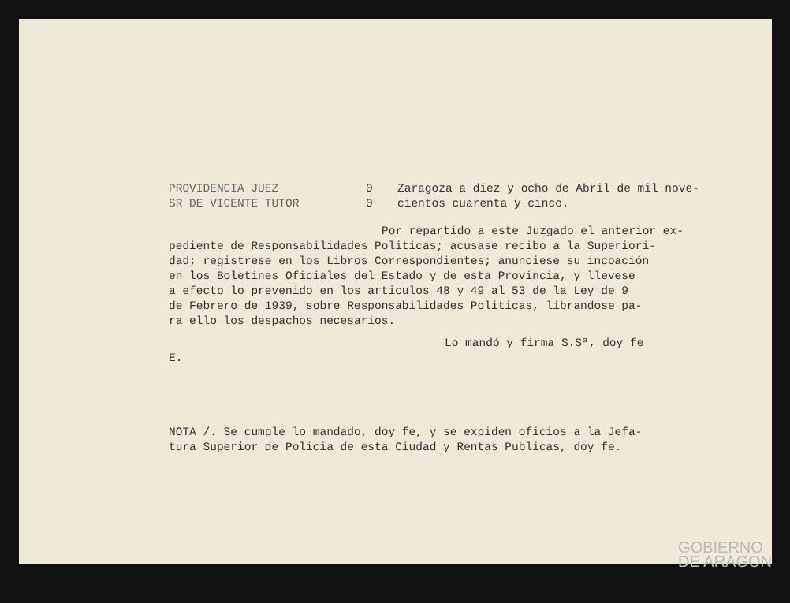PROVIDENCIA JUEZ
SR DE VICENTE TUTOR
0
0
Zaragoza a diez y ocho de Abril de mil nove-
cientos cuarenta y cinco.
Por repartido a este Juzgado el anterior ex-
pediente de Responsabilidades Politicas; acusase recibo a la Superiori-
dad; registrese en los Libros Correspondientes; anunciese su incoación
en los Boletines Oficiales del Estado y de esta Provincia, y llevese
a efecto lo prevenido en los articulos 48 y 49 al 53 de la Ley de 9
de Febrero de 1939, sobre Responsabilidades Politicas, librandose pa-
ra ello los despachos necesarios.
Lo mandó y firma S.Sª, doy fe
E.
NOTA /. Se cumple lo mandado, doy fe, y se expiden oficios a la Jefa-
tura Superior de Policia de esta Ciudad y Rentas Publicas, doy fe.
GOBIERNO
DE ARAGON